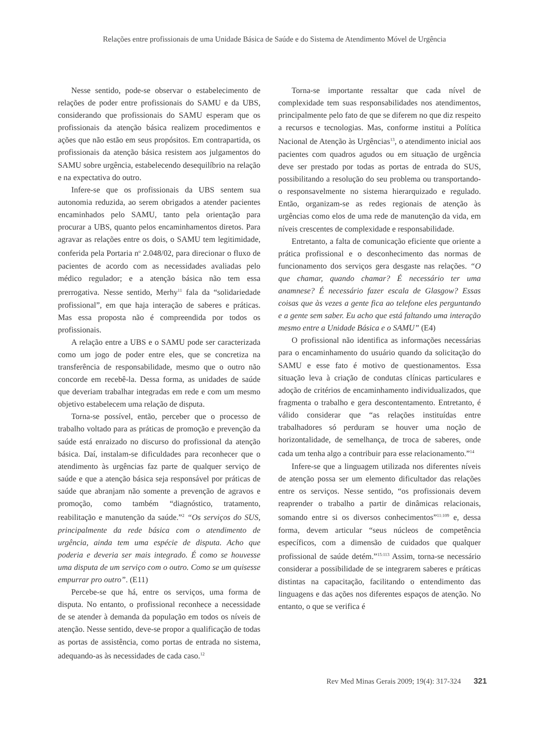Relações entre profissionais de uma Unidade Básica de Saúde e do Sistema de Atendimento Móvel de Urgência
Nesse sentido, pode-se observar o estabelecimento de relações de poder entre profissionais do SAMU e da UBS, considerando que profissionais do SAMU esperam que os profissionais da atenção básica realizem procedimentos e ações que não estão em seus propósitos. Em contrapartida, os profissionais da atenção básica resistem aos julgamentos do SAMU sobre urgência, estabelecendo desequilíbrio na relação e na expectativa do outro.
Infere-se que os profissionais da UBS sentem sua autonomia reduzida, ao serem obrigados a atender pacientes encaminhados pelo SAMU, tanto pela orientação para procurar a UBS, quanto pelos encaminhamentos diretos. Para agravar as relações entre os dois, o SAMU tem legitimidade, conferida pela Portaria n<sup>o</sup> 2.048/02, para direcionar o fluxo de pacientes de acordo com as necessidades avaliadas pelo médico regulador; e a atenção básica não tem essa prerrogativa. Nesse sentido, Merhy<sup>11</sup> fala da “solidariedade profissional”, em que haja interação de saberes e práticas. Mas essa proposta não é compreendida por todos os profissionais.
A relação entre a UBS e o SAMU pode ser caracterizada como um jogo de poder entre eles, que se concretiza na transferência de responsabilidade, mesmo que o outro não concorde em recebê-la. Dessa forma, as unidades de saúde que deveriam trabalhar integradas em rede e com um mesmo objetivo estabelecem uma relação de disputa.
Torna-se possível, então, perceber que o processo de trabalho voltado para as práticas de promoção e prevenção da saúde está enraizado no discurso do profissional da atenção básica. Daí, instalam-se dificuldades para reconhecer que o atendimento às urgências faz parte de qualquer serviço de saúde e que a atenção básica seja responsável por práticas de saúde que abranjam não somente a prevenção de agravos e promoção, como também “diagnóstico, tratamento, reabilitação e manutenção da saúde.”<sup>2</sup> “Os serviços do SUS, principalmente da rede básica com o atendimento de urgência, ainda tem uma espécie de disputa. Acho que poderia e deveria ser mais integrado. É como se houvesse uma disputa de um serviço com o outro. Como se um quisesse empurrar pro outro”. (E11)
Percebe-se que há, entre os serviços, uma forma de disputa. No entanto, o profissional reconhece a necessidade de se atender à demanda da população em todos os níveis de atenção. Nesse sentido, deve-se propor a qualificação de todas as portas de assistência, como portas de entrada no sistema, adequando-as às necessidades de cada caso.<sup>12</sup>
Torna-se importante ressaltar que cada nível de complexidade tem suas responsabilidades nos atendimentos, principalmente pelo fato de que se diferem no que diz respeito a recursos e tecnologias. Mas, conforme institui a Política Nacional de Atenção às Urgências<sup>13</sup>, o atendimento inicial aos pacientes com quadros agudos ou em situação de urgência deve ser prestado por todas as portas de entrada do SUS, possibilitando a resolução do seu problema ou transportando-o responsavelmente no sistema hierarquizado e regulado. Então, organizam-se as redes regionais de atenção às urgências como elos de uma rede de manutenção da vida, em níveis crescentes de complexidade e responsabilidade.
Entretanto, a falta de comunicação eficiente que oriente a prática profissional e o desconhecimento das normas de funcionamento dos serviços gera desgaste nas relações. “O que chamar, quando chamar? É necessário ter uma anamnese? É necessário fazer escala de Glasgow? Essas coisas que às vezes a gente fica ao telefone eles perguntando e a gente sem saber. Eu acho que está faltando uma interação mesmo entre a Unidade Básica e o SAMU” (E4)
O profissional não identifica as informações necessárias para o encaminhamento do usuário quando da solicitação do SAMU e esse fato é motivo de questionamentos. Essa situação leva à criação de condutas clínicas particulares e adoção de critérios de encaminhamento individualizados, que fragmenta o trabalho e gera descontentamento. Entretanto, é válido considerar que “as relações instituídas entre trabalhadores só perduram se houver uma noção de horizontalidade, de semelhança, de troca de saberes, onde cada um tenha algo a contribuir para esse relacionamento.”<sup>14</sup>
Infere-se que a linguagem utilizada nos diferentes níveis de atenção possa ser um elemento dificultador das relações entre os serviços. Nesse sentido, “os profissionais devem reaprender o trabalho a partir de dinâmicas relacionais, somando entre si os diversos conhecimentos”<sup>11:109</sup> e, dessa forma, devem articular “seus núcleos de competência específicos, com a dimensão de cuidados que qualquer profissional de saúde detém.”<sup>15:113</sup> Assim, torna-se necessário considerar a possibilidade de se integrarem saberes e práticas distintas na capacitação, facilitando o entendimento das linguagens e das ações nos diferentes espaços de atenção. No entanto, o que se verifica é
Rev Med Minas Gerais 2009; 19(4): 317-324 321